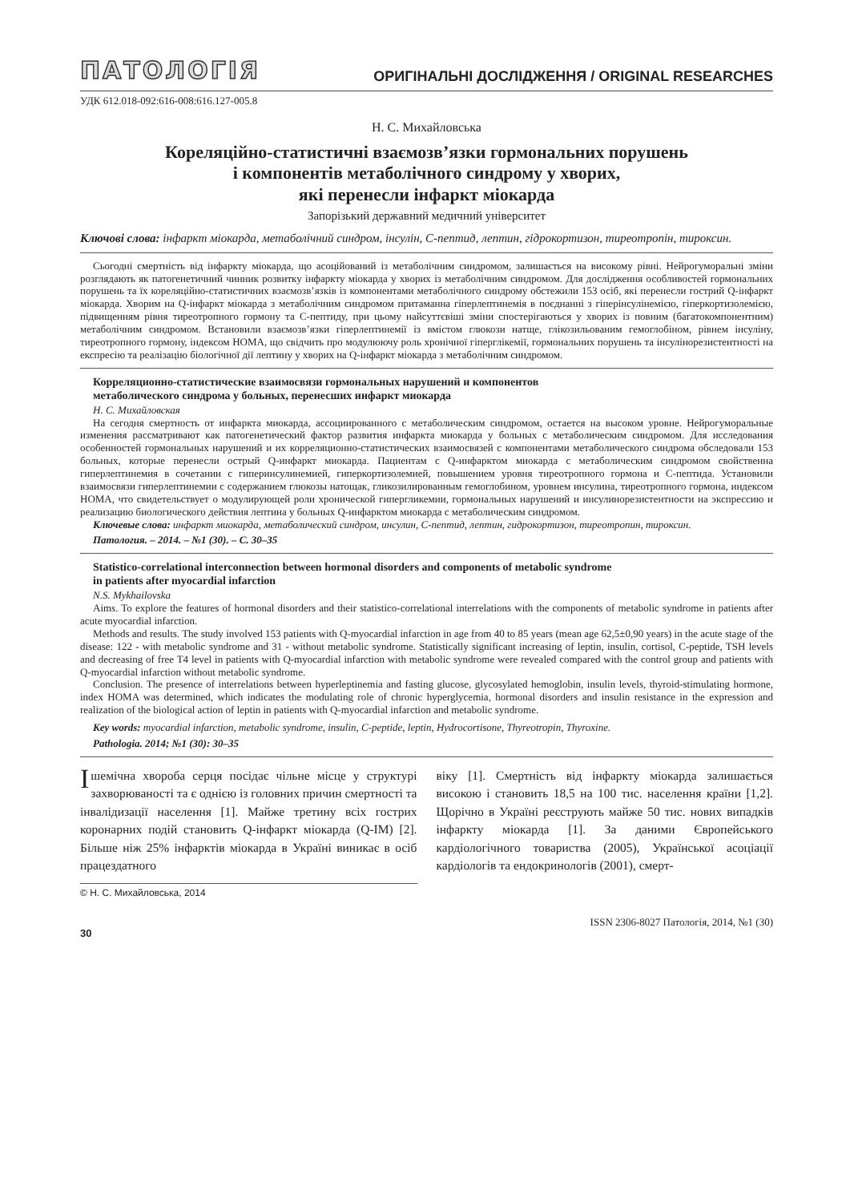ПАТОЛОГІЯ ОРИГІНАЛЬНІ ДОСЛІДЖЕННЯ / ORIGINAL RESEARCHES
УДК 612.018-092:616-008:616.127-005.8
Н. С. Михайловська
Кореляційно-статистичні взаємозв’язки гормональних порушень
і компонентів метаболічного синдрому у хворих,
які перенесли інфаркт міокарда
Запорізький державний медичний університет
Ключові слова: інфаркт міокарда, метаболічний синдром, інсулін, С-пептид, лептин, гідрокортизон, тиреотропін, тироксин.
Сьогодні смертність від інфаркту міокарда, що асоційований із метаболічним синдромом, залишається на високому рівні. Нейрогуморальні зміни розглядають як патогенетичний чинник розвитку інфаркту міокарда у хворих із метаболічним синдромом. Для дослідження особливостей гормональних порушень та їх кореляційно-статистичних взаємозв’язків із компонентами метаболічного синдрому обстежили 153 осіб, які перенесли гострий Q-інфаркт міокарда. Хворим на Q-інфаркт міокарда з метаболічним синдромом притаманна гіперлептинемія в поєднанні з гіперінсулінемією, гіперкортизолемією, підвищенням рівня тиреотропного гормону та С-пептиду, при цьому найсуттєвіші зміни спостерігаються у хворих із повним (багатокомпонентним) метаболічним синдромом. Встановили взаємозв’язки гіперлептинемії із вмістом глюкози натще, глікозильованим гемоглобіном, рівнем інсуліну, тиреотропного гормону, індексом НОМА, що свідчить про модулюючу роль хронічної гіперглікемії, гормональних порушень та інсулінорезистентності на експресію та реалізацію біологічної дії лептину у хворих на Q-інфаркт міокарда з метаболічним синдромом.
Корреляционно-статистические взаимосвязи гормональных нарушений и компонентов
метаболического синдрома у больных, перенесших инфаркт миокарда
Н. С. Михайловская
На сегодня смертность от инфаркта миокарда, ассоциированного с метаболическим синдромом, остается на высоком уровне. Нейрогуморальные изменения рассматривают как патогенетический фактор развития инфаркта миокарда у больных с метаболическим синдромом. Для исследования особенностей гормональных нарушений и их корреляционно-статистических взаимосвязей с компонентами метаболического синдрома обследовали 153 больных, которые перенесли острый Q-инфаркт миокарда. Пациентам с Q-инфарктом миокарда с метаболическим синдромом свойственна гиперлептинемия в сочетании с гиперинсулинемией, гиперкортизолемией, повышением уровня тиреотропного гормона и С-пептида. Установили взаимосвязи гиперлептинемии с содержанием глюкозы натощак, гликозилированным гемоглобином, уровнем инсулина, тиреотропного гормона, индексом НОМА, что свидетельствует о модулирующей роли хронической гипергликемии, гормональных нарушений и инсулинорезистентности на экспрессию и реализацию биологического действия лептина у больных Q-инфарктом миокарда с метаболическим синдромом.
Ключевые слова: инфаркт миокарда, метаболический синдром, инсулин, С-пептид, лептин, гидрокортизон, тиреотропин, тироксин.
Патология. – 2014. – №1 (30). – С. 30–35
Statistico-correlational interconnection between hormonal disorders and components of metabolic syndrome
in patients after myocardial infarction
N.S. Mykhailovska
Aims. To explore the features of hormonal disorders and their statistico-correlational interrelations with the components of metabolic syndrome in patients after acute myocardial infarction.
Methods and results. The study involved 153 patients with Q-myocardial infarction in age from 40 to 85 years (mean age 62,5±0,90 years) in the acute stage of the disease: 122 - with metabolic syndrome and 31 - without metabolic syndrome. Statistically significant increasing of leptin, insulin, cortisol, C-peptide, TSH levels and decreasing of free T4 level in patients with Q-myocardial infarction with metabolic syndrome were revealed compared with the control group and patients with Q-myocardial infarction without metabolic syndrome.
Conclusion. The presence of interrelations between hyperleptinemia and fasting glucose, glycosylated hemoglobin, insulin levels, thyroid-stimulating hormone, index HOMA was determined, which indicates the modulating role of chronic hyperglycemia, hormonal disorders and insulin resistance in the expression and realization of the biological action of leptin in patients with Q-myocardial infarction and metabolic syndrome.
Key words: myocardial infarction, metabolic syndrome, insulin, C-peptide, leptin, Hydrocortisone, Thyreotropin, Thyroxine.
Pathologia. 2014; №1 (30): 30–35
Ішемічна хвороба серця посідає чільне місце у структурі захворюваності та є однією із головних причин смертності та інвалідизації населення [1]. Майже третину всіх гострих коронарних подій становить Q-інфаркт міокарда (Q-ІМ) [2]. Більше ніж 25% інфарктів міокарда в Україні виникає в осіб працездатного
© Н. С. Михайловська, 2014
віку [1]. Смертність від інфаркту міокарда залишається високою і становить 18,5 на 100 тис. населення країни [1,2]. Щорічно в Україні реєструють майже 50 тис. нових випадків інфаркту міокарда [1]. За даними Європейського кардіологічного товариства (2005), Української асоціації кардіологів та ендокринологів (2001), смерт-
30 ISSN 2306-8027 Патологія, 2014, №1 (30)